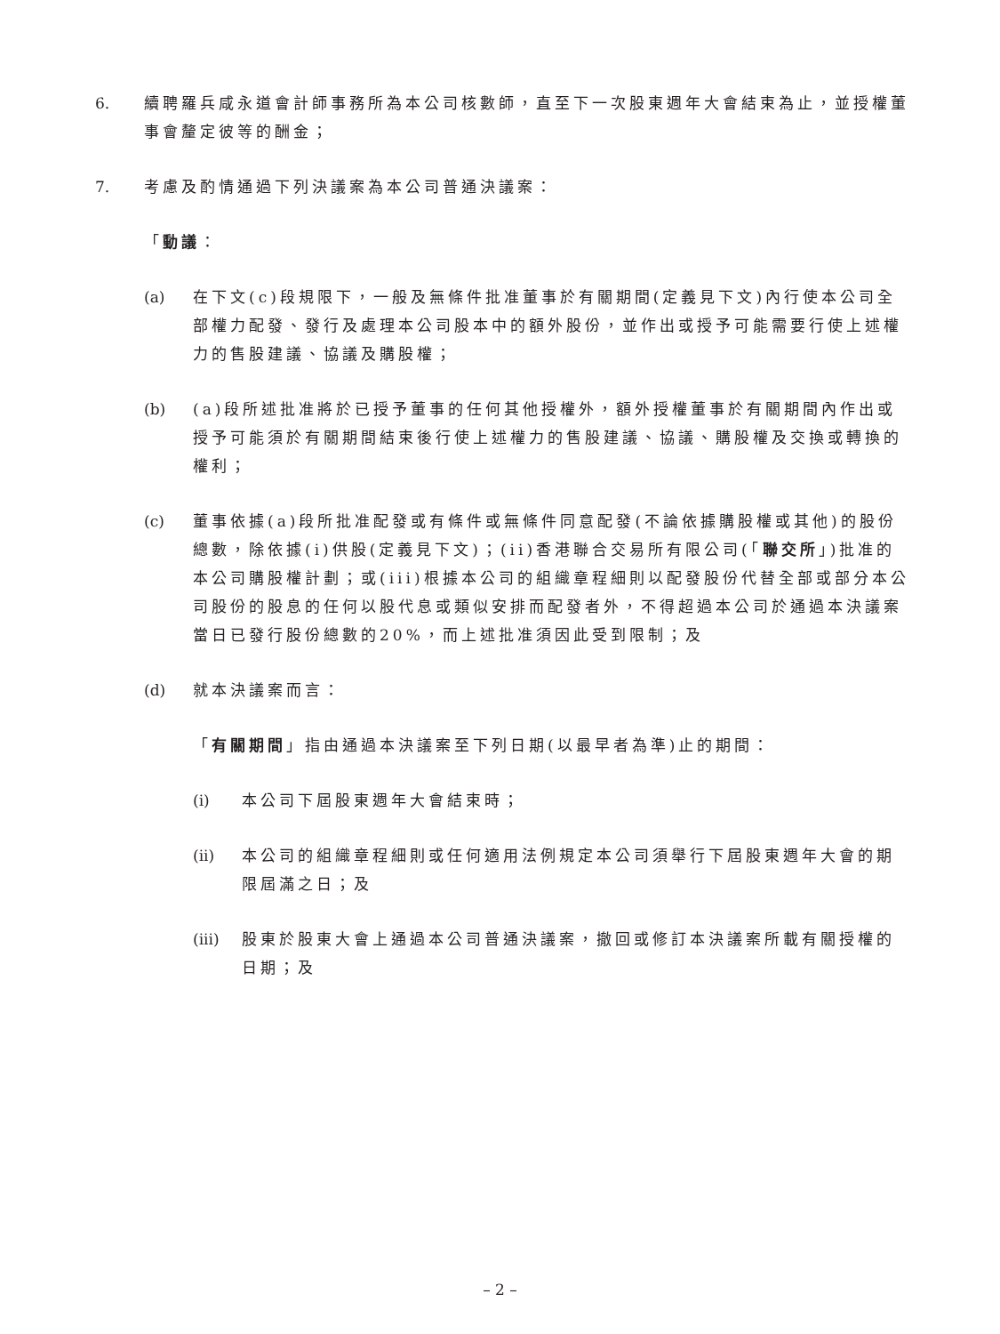6. 續聘羅兵咸永道會計師事務所為本公司核數師，直至下一次股東週年大會結束為止，並授權董事會釐定彼等的酬金；
7. 考慮及酌情通過下列決議案為本公司普通決議案：
「動議：
(a) 在下文(c)段規限下，一般及無條件批准董事於有關期間(定義見下文)內行使本公司全部權力配發、發行及處理本公司股本中的額外股份，並作出或授予可能需要行使上述權力的售股建議、協議及購股權；
(b) (a)段所述批准將於已授予董事的任何其他授權外，額外授權董事於有關期間內作出或授予可能須於有關期間結束後行使上述權力的售股建議、協議、購股權及交換或轉換的權利；
(c) 董事依據(a)段所批准配發或有條件或無條件同意配發(不論依據購股權或其他)的股份總數，除依據(i)供股(定義見下文)；(ii)香港聯合交易所有限公司(「聯交所」)批准的本公司購股權計劃；或(iii)根據本公司的組織章程細則以配發股份代替全部或部分本公司股份的股息的任何以股代息或類似安排而配發者外，不得超過本公司於通過本決議案當日已發行股份總數的20%，而上述批准須因此受到限制；及
(d) 就本決議案而言：
「有關期間」指由通過本決議案至下列日期(以最早者為準)止的期間：
(i) 本公司下屆股東週年大會結束時；
(ii)
本公司的組織章程細則或任何適用法例規定本公司須舉行下屆股東週年大會的期限屆滿之日；及
(iii)
股東於股東大會上通過本公司普通決議案，撤回或修訂本決議案所載有關授權的日期；及
– 2 –